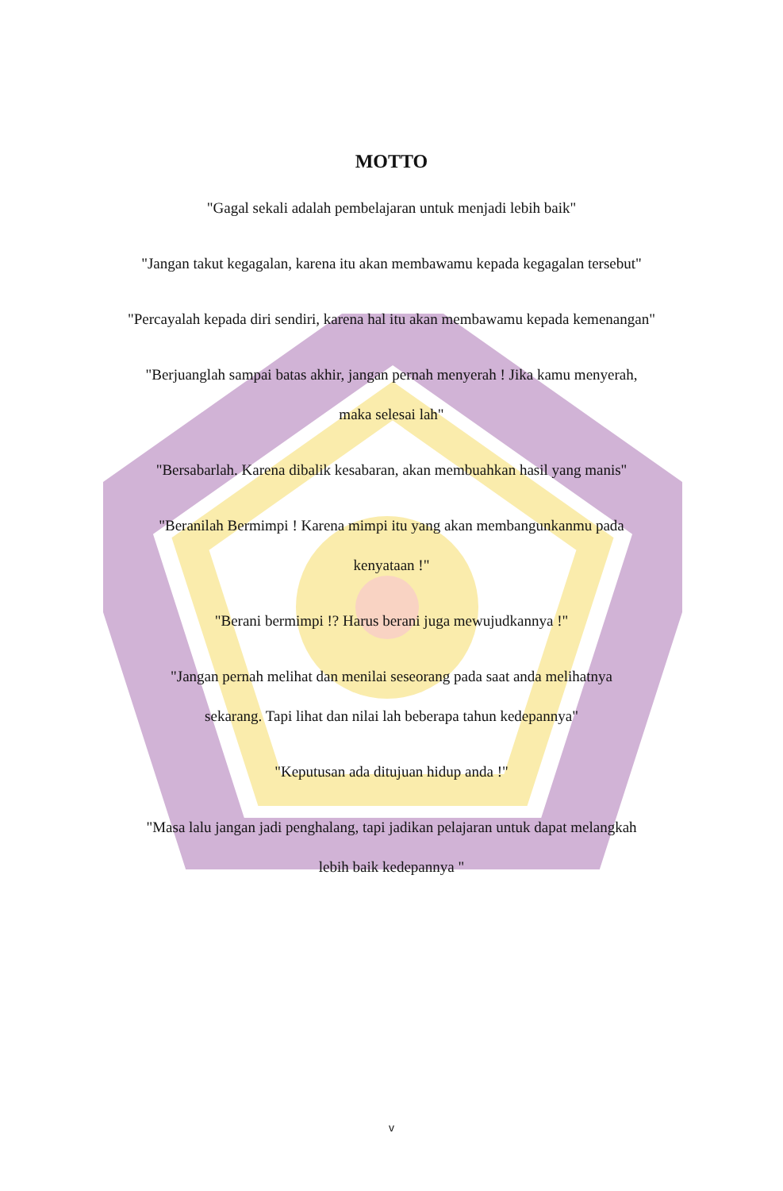MOTTO
"Gagal sekali adalah pembelajaran untuk menjadi lebih baik"
"Jangan takut kegagalan, karena itu akan membawamu kepada kegagalan tersebut"
"Percayalah kepada diri sendiri, karena hal itu akan membawamu kepada kemenangan"
"Berjuanglah sampai batas akhir, jangan pernah menyerah ! Jika kamu menyerah,
maka selesai lah"
"Bersabarlah. Karena dibalik kesabaran, akan membuahkan hasil yang manis"
"Beranilah Bermimpi ! Karena mimpi itu yang akan membangunkanmu pada
kenyataan !"
"Berani bermimpi !? Harus berani juga mewujudkannya !"
"Jangan pernah melihat dan menilai seseorang pada saat anda melihatnya
sekarang. Tapi lihat dan nilai lah beberapa tahun kedepannya"
"Keputusan ada ditujuan hidup anda !"
"Masa lalu jangan jadi penghalang, tapi jadikan pelajaran untuk dapat melangkah
lebih baik kedepannya "
v